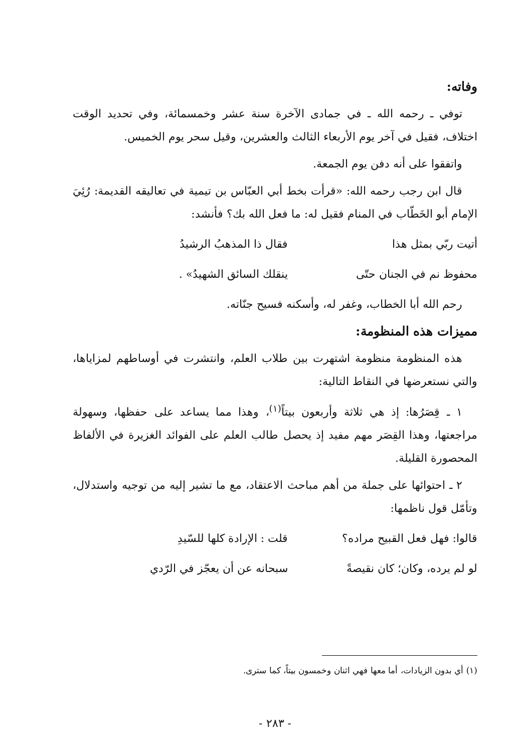وفاته:
توفي ـ رحمه الله ـ في جمادى الآخرة سنة عشر وخمسمائة، وفي تحديد الوقت اختلاف، فقيل في آخر يوم الأربعاء الثالث والعشرين، وقيل سحر يوم الخميس.
واتفقوا على أنه دفن يوم الجمعة.
قال ابن رجب رحمه الله: «قرأت بخط أبي العبّاس بن تيمية في تعاليقه القديمة: رُئِيَ الإمام أبو الخَطّاب في المنام فقيل له: ما فعل الله بك؟ فأنشد:
أتيت ربّي بمثل هذا فقال ذا المذهبُ الرشيدُ
محفوظ نم في الجنان حتّى ينقلك السائق الشهيدُ» .
رحم الله أبا الخطاب، وغفر له، وأسكنه فسيح جنّاته.
مميزات هذه المنظومة:
هذه المنظومة منظومة اشتهرت بين طلاب العلم، وانتشرت في أوساطهم لمزاياها، والتي نستعرضها في النقاط التالية:
١ ـ قِصَرُها: إذ هي ثلاثة وأربعون بيتاً<sup>(١)</sup>، وهذا مما يساعد على حفظها، وسهولة مراجعتها، وهذا القِصَر مهم مفيد إذ يحصل طالب العلم على الفوائد الغزيرة في الألفاظ المحصورة القليلة.
٢ ـ احتوائها على جملة من أهم مباحث الاعتقاد، مع ما تشير إليه من توجيه واستدلال، وتأمّل قول ناظمها:
قالوا: فهل فعل القبيح مراده؟ قلت : الإرادة كلها للسّيدِ
لو لم يرده، وكان؛ كان نقيصةً سبحانه عن أن يعجّز في الرّدي
(١) أي بدون الزيادات، أما معها فهي اثنان وخمسون بيتاً، كما سترى.
- ٢٨٣ -